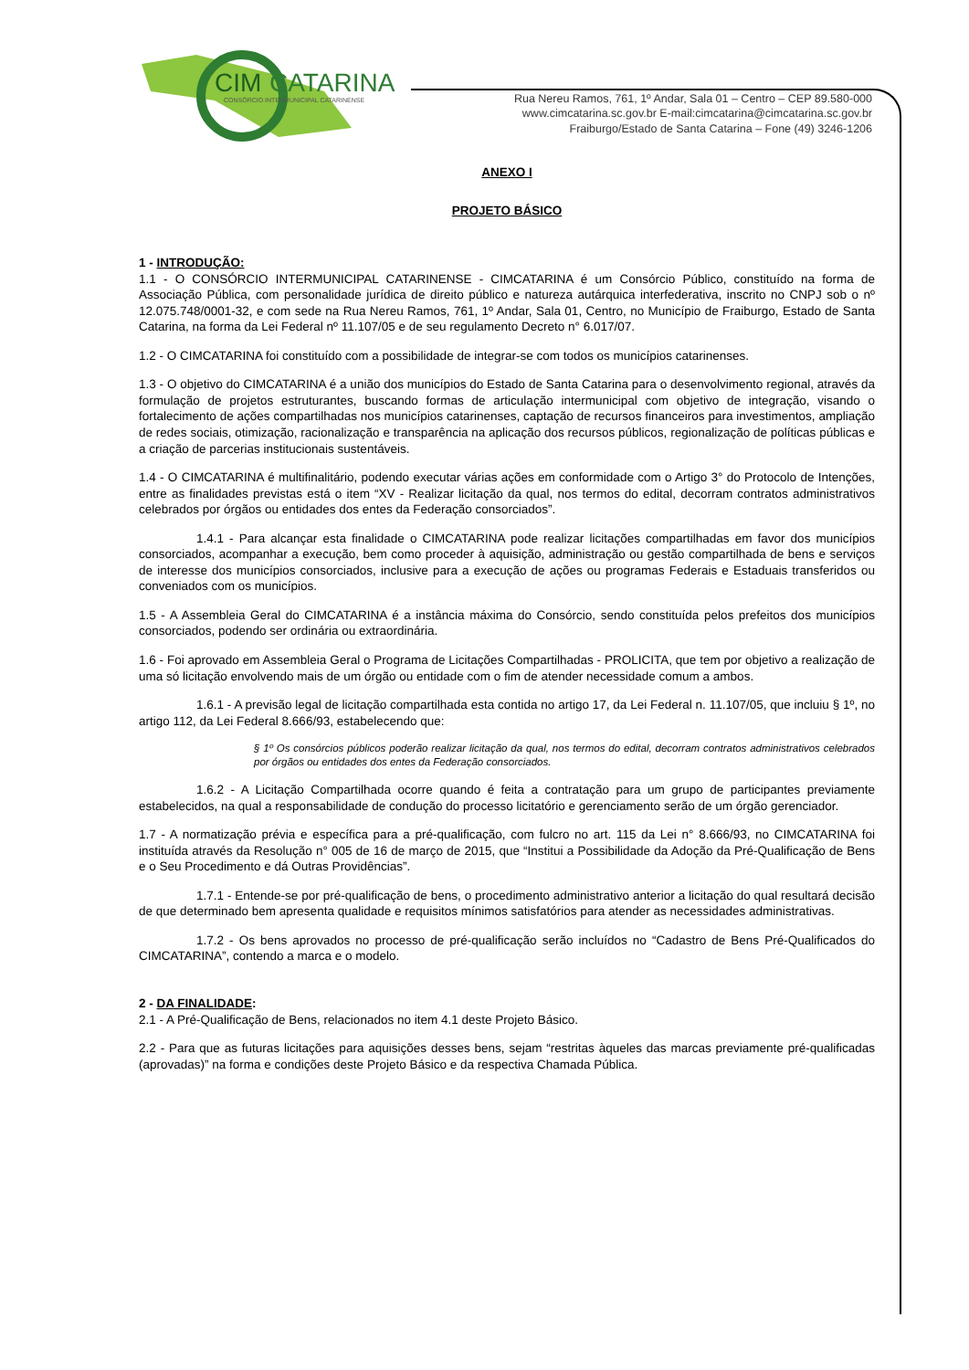CIM
CATARINA
CONSÓRCIO INTERMUNICIPAL CATARINENSE
Rua Nereu Ramos, 761, 1º Andar, Sala 01 – Centro – CEP 89.580-000
www.cimcatarina.sc.gov.br E-mail:cimcatarina@cimcatarina.sc.gov.br
Fraiburgo/Estado de Santa Catarina – Fone (49) 3246-1206
ANEXO I
PROJETO BÁSICO
1 - INTRODUÇÃO:
1.1 - O CONSÓRCIO INTERMUNICIPAL CATARINENSE - CIMCATARINA é um Consórcio Público, constituído na forma de Associação Pública, com personalidade jurídica de direito público e natureza autárquica interfederativa, inscrito no CNPJ sob o nº 12.075.748/0001-32, e com sede na Rua Nereu Ramos, 761, 1º Andar, Sala 01, Centro, no Município de Fraiburgo, Estado de Santa Catarina, na forma da Lei Federal nº 11.107/05 e de seu regulamento Decreto n° 6.017/07.
1.2 - O CIMCATARINA foi constituído com a possibilidade de integrar-se com todos os municípios catarinenses.
1.3 - O objetivo do CIMCATARINA é a união dos municípios do Estado de Santa Catarina para o desenvolvimento regional, através da formulação de projetos estruturantes, buscando formas de articulação intermunicipal com objetivo de integração, visando o fortalecimento de ações compartilhadas nos municípios catarinenses, captação de recursos financeiros para investimentos, ampliação de redes sociais, otimização, racionalização e transparência na aplicação dos recursos públicos, regionalização de políticas públicas e a criação de parcerias institucionais sustentáveis.
1.4 - O CIMCATARINA é multifinalitário, podendo executar várias ações em conformidade com o Artigo 3° do Protocolo de Intenções, entre as finalidades previstas está o item “XV - Realizar licitação da qual, nos termos do edital, decorram contratos administrativos celebrados por órgãos ou entidades dos entes da Federação consorciados”.
1.4.1 - Para alcançar esta finalidade o CIMCATARINA pode realizar licitações compartilhadas em favor dos municípios consorciados, acompanhar a execução, bem como proceder à aquisição, administração ou gestão compartilhada de bens e serviços de interesse dos municípios consorciados, inclusive para a execução de ações ou programas Federais e Estaduais transferidos ou conveniados com os municípios.
1.5 - A Assembleia Geral do CIMCATARINA é a instância máxima do Consórcio, sendo constituída pelos prefeitos dos municípios consorciados, podendo ser ordinária ou extraordinária.
1.6 - Foi aprovado em Assembleia Geral o Programa de Licitações Compartilhadas - PROLICITA, que tem por objetivo a realização de uma só licitação envolvendo mais de um órgão ou entidade com o fim de atender necessidade comum a ambos.
1.6.1 - A previsão legal de licitação compartilhada esta contida no artigo 17, da Lei Federal n. 11.107/05, que incluiu § 1º, no artigo 112, da Lei Federal 8.666/93, estabelecendo que:
§ 1º Os consórcios públicos poderão realizar licitação da qual, nos termos do edital, decorram contratos administrativos celebrados por órgãos ou entidades dos entes da Federação consorciados.
1.6.2 - A Licitação Compartilhada ocorre quando é feita a contratação para um grupo de participantes previamente estabelecidos, na qual a responsabilidade de condução do processo licitatório e gerenciamento serão de um órgão gerenciador.
1.7 - A normatização prévia e específica para a pré-qualificação, com fulcro no art. 115 da Lei n° 8.666/93, no CIMCATARINA foi instituída através da Resolução n° 005 de 16 de março de 2015, que “Institui a Possibilidade da Adoção da Pré-Qualificação de Bens e o Seu Procedimento e dá Outras Providências”.
1.7.1 - Entende-se por pré-qualificação de bens, o procedimento administrativo anterior a licitação do qual resultará decisão de que determinado bem apresenta qualidade e requisitos mínimos satisfatórios para atender as necessidades administrativas.
1.7.2 - Os bens aprovados no processo de pré-qualificação serão incluídos no “Cadastro de Bens Pré-Qualificados do CIMCATARINA”, contendo a marca e o modelo.
2 - DA FINALIDADE:
2.1 - A Pré-Qualificação de Bens, relacionados no item 4.1 deste Projeto Básico.
2.2 - Para que as futuras licitações para aquisições desses bens, sejam “restritas àqueles das marcas previamente pré-qualificadas (aprovadas)” na forma e condições deste Projeto Básico e da respectiva Chamada Pública.